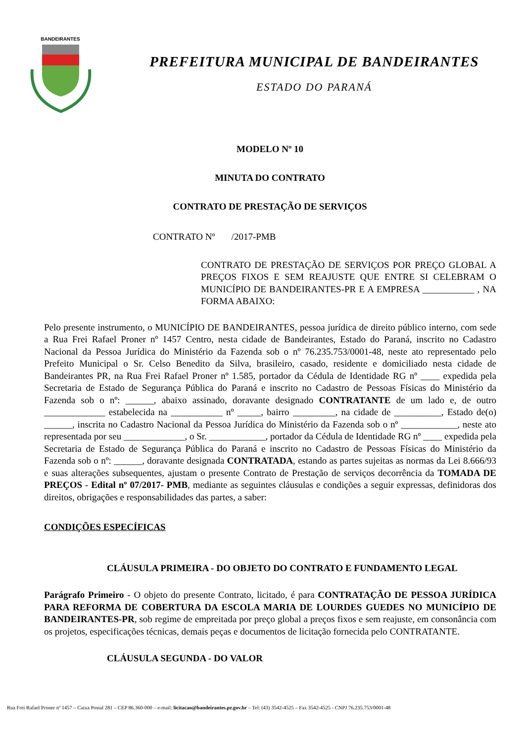BANDEIRANTES
PREFEITURA MUNICIPAL DE BANDEIRANTES
ESTADO DO PARANÁ
MODELO Nº 10
MINUTA DO CONTRATO
CONTRATO DE PRESTAÇÃO DE SERVIÇOS
CONTRATO Nº /2017-PMB
CONTRATO DE PRESTAÇÃO DE SERVIÇOS POR PREÇO GLOBAL A PREÇOS FIXOS E SEM REAJUSTE QUE ENTRE SI CELEBRAM O MUNICÍPIO DE BANDEIRANTES-PR E A EMPRESA ___________ , NA FORMA ABAIXO:
Pelo presente instrumento, o MUNICÍPIO DE BANDEIRANTES, pessoa jurídica de direito público interno, com sede a Rua Frei Rafael Proner nº 1457 Centro, nesta cidade de Bandeirantes, Estado do Paraná, inscrito no Cadastro Nacional da Pessoa Jurídica do Ministério da Fazenda sob o nº 76.235.753/0001-48, neste ato representado pelo Prefeito Municipal o Sr. Celso Benedito da Silva, brasileiro, casado, residente e domiciliado nesta cidade de Bandeirantes PR, na Rua Frei Rafael Proner nº 1.585, portador da Cédula de Identidade RG nº ____ expedida pela Secretaria de Estado de Segurança Pública do Paraná e inscrito no Cadastro de Pessoas Físicas do Ministério da Fazenda sob o nº: ______, abaixo assinado, doravante designado CONTRATANTE de um lado e, de outro _____________ estabelecida na ___________ nº _____, bairro _________, na cidade de __________, Estado de(o) ______, inscrita no Cadastro Nacional da Pessoa Jurídica do Ministério da Fazenda sob o nº ____________, neste ato representada por seu _____________, o Sr. ____________, portador da Cédula de Identidade RG nº ____ expedida pela Secretaria de Estado de Segurança Pública do Paraná e inscrito no Cadastro de Pessoas Físicas do Ministério da Fazenda sob o nº: ______, doravante designada CONTRATADA, estando as partes sujeitas as normas da Lei 8.666/93 e suas alterações subsequentes, ajustam o presente Contrato de Prestação de serviços decorrência da TOMADA DE PREÇOS - Edital nº 07/2017- PMB, mediante as seguintes cláusulas e condições a seguir expressas, definidoras dos direitos, obrigações e responsabilidades das partes, a saber:
CONDIÇÕES ESPECÍFICAS
CLÁUSULA PRIMEIRA - DO OBJETO DO CONTRATO E FUNDAMENTO LEGAL
Parágrafo Primeiro - O objeto do presente Contrato, licitado, é para CONTRATAÇÃO DE PESSOA JURÍDICA PARA REFORMA DE COBERTURA DA ESCOLA MARIA DE LOURDES GUEDES NO MUNICÍPIO DE BANDEIRANTES-PR, sob regime de empreitada por preço global a preços fixos e sem reajuste, em consonância com os projetos, especificações técnicas, demais peças e documentos de licitação fornecida pelo CONTRATANTE.
CLÁUSULA SEGUNDA - DO VALOR
Rua Frei Rafael Proner nº 1457 – Caixa Postal 281 – CEP 86.360-000 – e-mail: licitacao@bandeirantes.pr.gov.br – Tel: (43) 3542-4525 – Fax 3542-4525 - CNPJ 76.235.753/0001-48